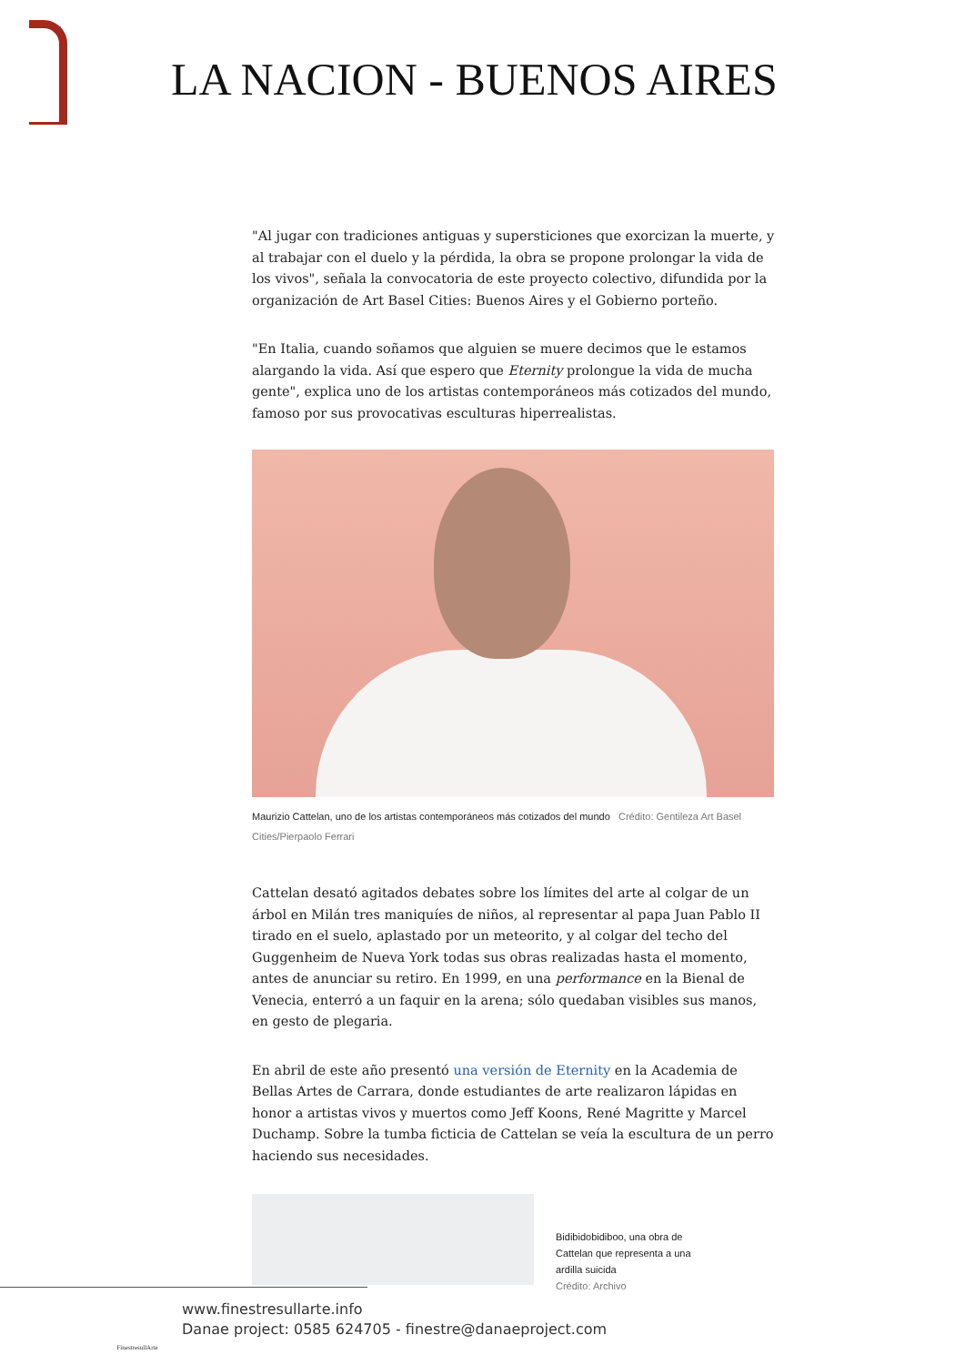LA NACION - BUENOS AIRES
"Al jugar con tradiciones antiguas y supersticiones que exorcizan la muerte, y al trabajar con el duelo y la pérdida, la obra se propone prolongar la vida de los vivos", señala la convocatoria de este proyecto colectivo, difundida por la organización de Art Basel Cities: Buenos Aires y el Gobierno porteño.
"En Italia, cuando soñamos que alguien se muere decimos que le estamos alargando la vida. Así que espero que Eternity prolongue la vida de mucha gente", explica uno de los artistas contemporáneos más cotizados del mundo, famoso por sus provocativas esculturas hiperrealistas.
Maurizio Cattelan, uno de los artistas contemporáneos más cotizados del mundo Crédito: Gentileza Art Basel Cities/Pierpaolo Ferrari
Cattelan desató agitados debates sobre los límites del arte al colgar de un árbol en Milán tres maniquíes de niños, al representar al papa Juan Pablo II tirado en el suelo, aplastado por un meteorito, y al colgar del techo del Guggenheim de Nueva York todas sus obras realizadas hasta el momento, antes de anunciar su retiro. En 1999, en una performance en la Bienal de Venecia, enterró a un faquir en la arena; sólo quedaban visibles sus manos, en gesto de plegaria.
En abril de este año presentó una versión de Eternity en la Academia de Bellas Artes de Carrara, donde estudiantes de arte realizaron lápidas en honor a artistas vivos y muertos como Jeff Koons, René Magritte y Marcel Duchamp. Sobre la tumba ficticia de Cattelan se veía la escultura de un perro haciendo sus necesidades.
Bidibidobidiboo, una obra de Cattelan que representa a una ardilla suicida
Crédito: Archivo
FinestresullArte
www.finestresullarte.info
Danae project: 0585 624705 - finestre@danaeproject.com